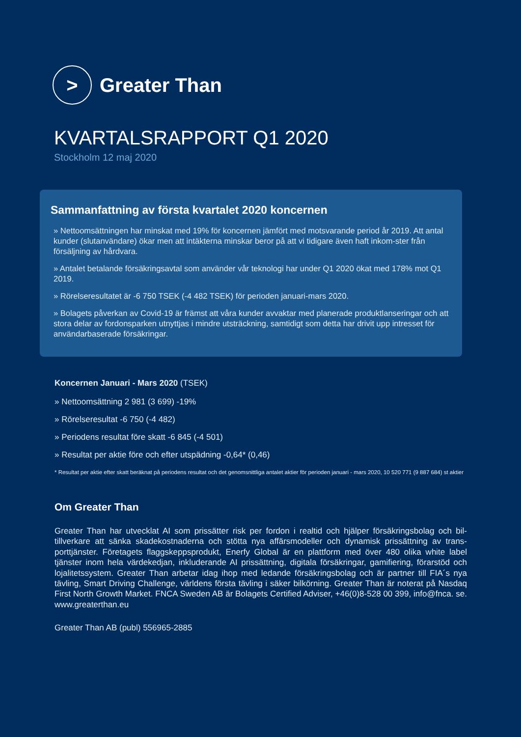>
Greater Than
KVARTALSRAPPORT Q1 2020
Stockholm 12 maj 2020
Sammanfattning av första kvartalet 2020 koncernen
» Nettoomsättningen har minskat med 19% för koncernen jämfört med motsvarande period år 2019. Att antal kunder (slutanvändare) ökar men att intäkterna minskar beror på att vi tidigare även haft inkom-ster från försäljning av hårdvara.
» Antalet betalande försäkringsavtal som använder vår teknologi har under Q1 2020 ökat med 178% mot Q1 2019.
» Rörelseresultatet är -6 750 TSEK (-4 482 TSEK) för perioden januari-mars 2020.
» Bolagets påverkan av Covid-19 är främst att våra kunder avvaktar med planerade produktlanseringar och att stora delar av fordonsparken utnyttjas i mindre utsträckning, samtidigt som detta har drivit upp intresset för användarbaserade försäkringar.
Koncernen Januari - Mars 2020 (TSEK)
» Nettoomsättning 2 981 (3 699) -19%
» Rörelseresultat -6 750 (-4 482)
» Periodens resultat före skatt -6 845 (-4 501)
» Resultat per aktie före och efter utspädning -0,64* (0,46)
* Resultat per aktie efter skatt beräknat på periodens resultat och det genomsnittliga antalet aktier för perioden januari - mars 2020, 10 520 771 (9 887 684) st aktier
Om Greater Than
Greater Than har utvecklat AI som prissätter risk per fordon i realtid och hjälper försäkringsbolag och bil-tillverkare att sänka skadekostnaderna och stötta nya affärsmodeller och dynamisk prissättning av trans-porttjänster. Företagets flaggskeppsprodukt, Enerfy Global är en plattform med över 480 olika white label tjänster inom hela värdekedjan, inkluderande AI prissättning, digitala försäkringar, gamifiering, förarstöd och lojalitetssystem. Greater Than arbetar idag ihop med ledande försäkringsbolag och är partner till FIA´s nya tävling, Smart Driving Challenge, världens första tävling i säker bilkörning. Greater Than är noterat på Nasdaq First North Growth Market. FNCA Sweden AB är Bolagets Certified Adviser, +46(0)8-528 00 399, info@fnca. se. www.greaterthan.eu
Greater Than AB (publ) 556965-2885